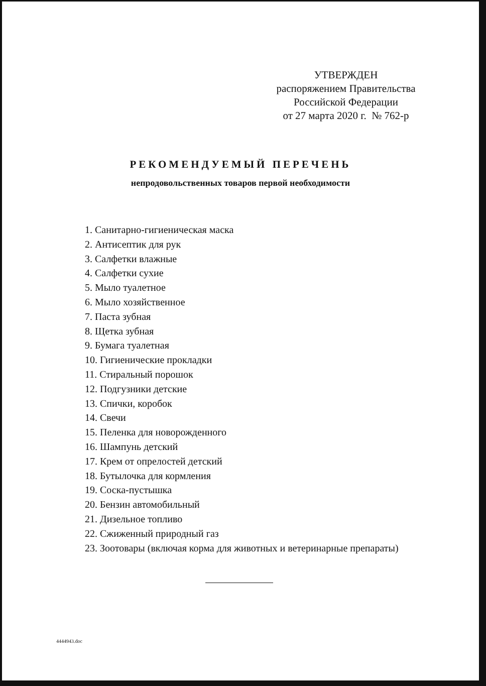УТВЕРЖДЕН
распоряжением Правительства
Российской Федерации
от 27 марта 2020 г. № 762-р
РЕКОМЕНДУЕМЫЙ ПЕРЕЧЕНЬ
непродовольственных товаров первой необходимости
1. Санитарно-гигиеническая маска
2. Антисептик для рук
3. Салфетки влажные
4. Салфетки сухие
5. Мыло туалетное
6. Мыло хозяйственное
7. Паста зубная
8. Щетка зубная
9. Бумага туалетная
10. Гигиенические прокладки
11. Стиральный порошок
12. Подгузники детские
13. Спички, коробок
14. Свечи
15. Пеленка для новорожденного
16. Шампунь детский
17. Крем от опрелостей детский
18. Бутылочка для кормления
19. Соска-пустышка
20. Бензин автомобильный
21. Дизельное топливо
22. Сжиженный природный газ
23. Зоотовары (включая корма для животных и ветеринарные препараты)
4444943.doc